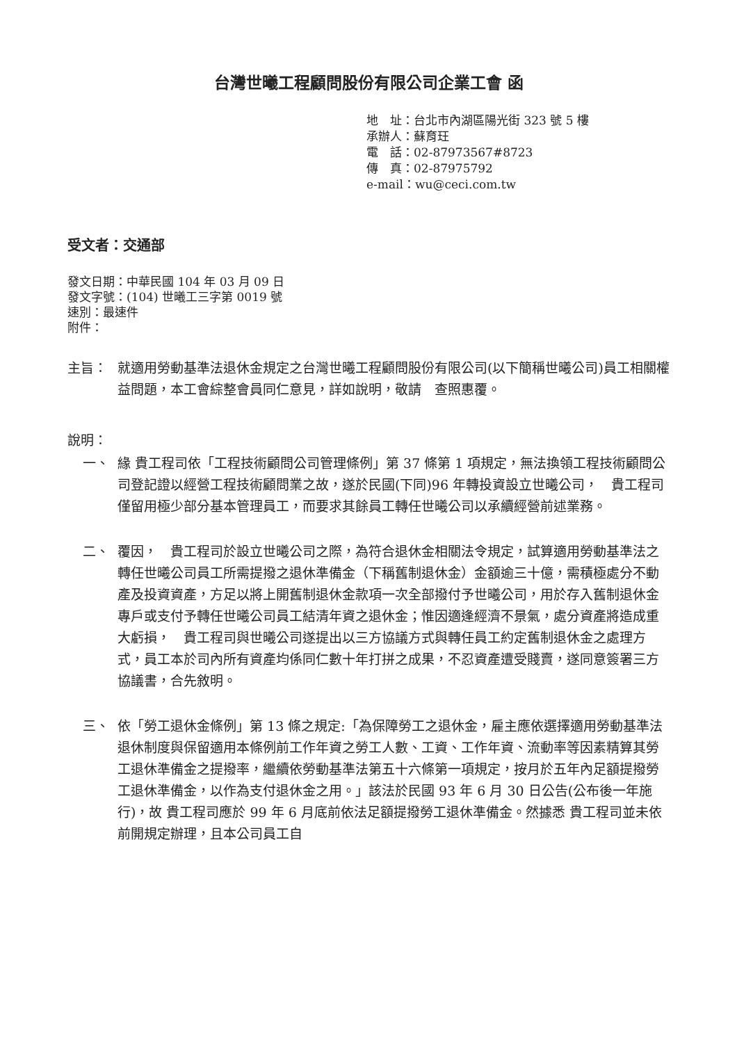台灣世曦工程顧問股份有限公司企業工會 函
地　址：台北市內湖區陽光街 323 號 5 樓
承辦人：蘇育玨
電　話：02-87973567#8723
傳　真：02-87975792
e-mail：wu@ceci.com.tw
受文者：交通部
發文日期：中華民國 104 年 03 月 09 日
發文字號：(104) 世曦工三字第 0019 號
速別：最速件
附件：
主旨： 就適用勞動基準法退休金規定之台灣世曦工程顧問股份有限公司(以下簡稱世曦公司)員工相關權益問題，本工會綜整會員同仁意見，詳如說明，敬請　查照惠覆。
說明：
一、 緣 貴工程司依「工程技術顧問公司管理條例」第 37 條第 1 項規定，無法換領工程技術顧問公司登記證以經營工程技術顧問業之故，遂於民國(下同)96 年轉投資設立世曦公司，　貴工程司僅留用極少部分基本管理員工，而要求其餘員工轉任世曦公司以承續經營前述業務。
二、 覆因，　貴工程司於設立世曦公司之際，為符合退休金相關法令規定，試算適用勞動基準法之轉任世曦公司員工所需提撥之退休準備金（下稱舊制退休金）金額逾三十億，需積極處分不動產及投資資產，方足以將上開舊制退休金款項一次全部撥付予世曦公司，用於存入舊制退休金專戶或支付予轉任世曦公司員工結清年資之退休金；惟因適逢經濟不景氣，處分資產將造成重大虧損，　貴工程司與世曦公司遂提出以三方協議方式與轉任員工約定舊制退休金之處理方式，員工本於司內所有資產均係同仁數十年打拼之成果，不忍資產遭受賤賣，遂同意簽署三方協議書，合先敘明。
三、 依「勞工退休金條例」第 13 條之規定:「為保障勞工之退休金，雇主應依選擇適用勞動基準法退休制度與保留適用本條例前工作年資之勞工人數、工資、工作年資、流動率等因素精算其勞工退休準備金之提撥率，繼續依勞動基準法第五十六條第一項規定，按月於五年內足額提撥勞工退休準備金，以作為支付退休金之用。」該法於民國 93 年 6 月 30 日公告(公布後一年施行)，故 貴工程司應於 99 年 6 月底前依法足額提撥勞工退休準備金。然據悉 貴工程司並未依前開規定辦理，且本公司員工自